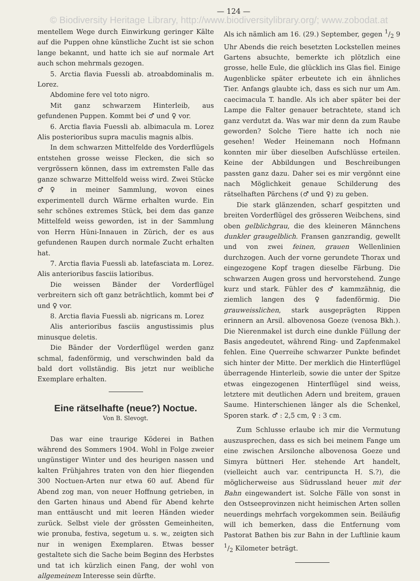— 124 —
© Biodiversity Heritage Library, http://www.biodiversitylibrary.org/; www.zobodat.at
mentellem Wege durch Einwirkung geringer Kälte auf die Puppen ohne künstliche Zucht ist sie schon lange bekannt, und hatte ich sie auf normale Art auch schon mehrmals gezogen.
5. Arctia flavia Fuessli ab. atroabdominalis m. Lorez.
Abdomine fere vel toto nigro.
Mit ganz schwarzem Hinterleib, aus gefundenen Puppen. Kommt bei ♂ und ♀ vor.
6. Arctia flavia Fuessli ab. albimacula m. Lorez Alis posterioribus supra maculis magnis albis.
In dem schwarzen Mittelfelde des Vorderflügels entstehen grosse weisse Flecken, die sich so vergrössern können, dass im extremsten Falle das ganze schwarze Mittelfeld weiss wird. Zwei Stücke ♂♀ in meiner Sammlung, wovon eines experimentell durch Wärme erhalten wurde. Ein sehr schönes extremes Stück, bei dem das ganze Mittelfeld weiss geworden, ist in der Sammlung von Herrn Hüni-Innauen in Zürich, der es aus gefundenen Raupen durch normale Zucht erhalten hat.
7. Arctia flavia Fuessli ab. latefasciata m. Lorez. Alis anterioribus fasciis latioribus.
Die weissen Bänder der Vorderflügel verbreitern sich oft ganz beträchtlich, kommt bei ♂ und ♀ vor.
8. Arctia flavia Fuessli ab. nigricans m. Lorez
Alis anterioribus fasciis angustissimis plus minusque deletis.
Die Bänder der Vorderflügel werden ganz schmal, fadenförmig, und verschwinden bald da bald dort vollständig. Bis jetzt nur weibliche Exemplare erhalten.
Eine rätselhafte (neue?) Noctue.
Von B. Slevogt.
Das war eine traurige Köderei in Bathen während des Sommers 1904. Wohl in Folge zweier ungünstiger Winter und des heurigen nassen und kalten Frühjahres traten von den hier fliegenden 300 Noctuen-Arten nur etwa 60 auf. Abend für Abend zog man, von neuer Hoffnung getrieben, in den Garten hinaus und Abend für Abend kehrte man enttäuscht und mit leeren Händen wieder zurück. Selbst viele der grössten Gemeinheiten, wie pronuba, festiva, segetum u. s. w., zeigten sich nur in wenigen Exemplaren. Etwas besser gestaltete sich die Sache beim Beginn des Herbstes und tat ich kürzlich einen Fang, der wohl von allgemeinem Interesse sein dürfte.
Als ich nämlich am 16. (29.) September, gegen 1/2 9 Uhr Abends die reich besetzten Lockstellen meines Gartens absuchte, bemerkte ich plötzlich eine grosse, helle Eule, die glücklich ins Glas fiel. Einige Augenblicke später erbeutete ich ein ähnliches Tier. Anfangs glaubte ich, dass es sich nur um Am. caecimacula T. handle. Als ich aber später bei der Lampe die Falter genauer betrachtete, stand ich ganz verdutzt da. Was war mir denn da zum Raube geworden? Solche Tiere hatte ich noch nie gesehen! Weder Heinemann noch Hofmann konnten mir über dieselben Aufschlüsse erteilen. Keine der Abbildungen und Beschreibungen passten ganz dazu. Daher sei es mir vergönnt eine nach Möglichkeit genaue Schilderung des rätselhaften Pärchens (♂ und ♀) zu geben.
Die stark glänzenden, scharf gespitzten und breiten Vorderflügel des grösseren Weibchens, sind oben gelblichgrau, die des kleineren Männchens dunkler graugelblich. Fransen ganzrandig, gewellt und von zwei feinen, grauen Wellenlinien durchzogen. Auch der vorne gerundete Thorax und eingezogene Kopf tragen dieselbe Färbung. Die schwarzen Augen gross und hervorstehend. Zunge kurz und stark. Fühler des ♂ kammzähnig, die ziemlich langen des ♀ fadenförmig. Die grauweisslichen, stark ausgeprägten Rippen erinnern an Arsil. albovenosa Goeze (venosa Bkh.). Die Nierenmakel ist durch eine dunkle Füllung der Basis angedeutet, während Ring- und Zapfenmakel fehlen. Eine Querreihe schwarzer Punkte befindet sich hinter der Mitte. Der merklich die Hinterflügel überragende Hinterleib, sowie die unter der Spitze etwas eingezogenen Hinterflügel sind weiss, letztere mit deutlichen Adern und breitem, grauen Saume. Hinterschienen länger als die Schenkel, Sporen stark. ♂ : 2,5 cm, ♀ : 3 cm.
Zum Schlusse erlaube ich mir die Vermutung auszusprechen, dass es sich bei meinem Fange um eine zwischen Arsilonche albovenosa Goeze und Simyra büttneri Her. stehende Art handelt, (vielleicht auch var. centripuncta H. S.?), die möglicherweise aus Südrussland heuer mit der Bahn eingewandert ist. Solche Fälle von sonst in den Ostseeprovinzen nicht heimischen Arten sollen neuerdings mehrfach vorgekommen sein. Beiläufig will ich bemerken, dass die Entfernung vom Pastorat Bathen bis zur Bahn in der Luftlinie kaum 1/2 Kilometer beträgt.